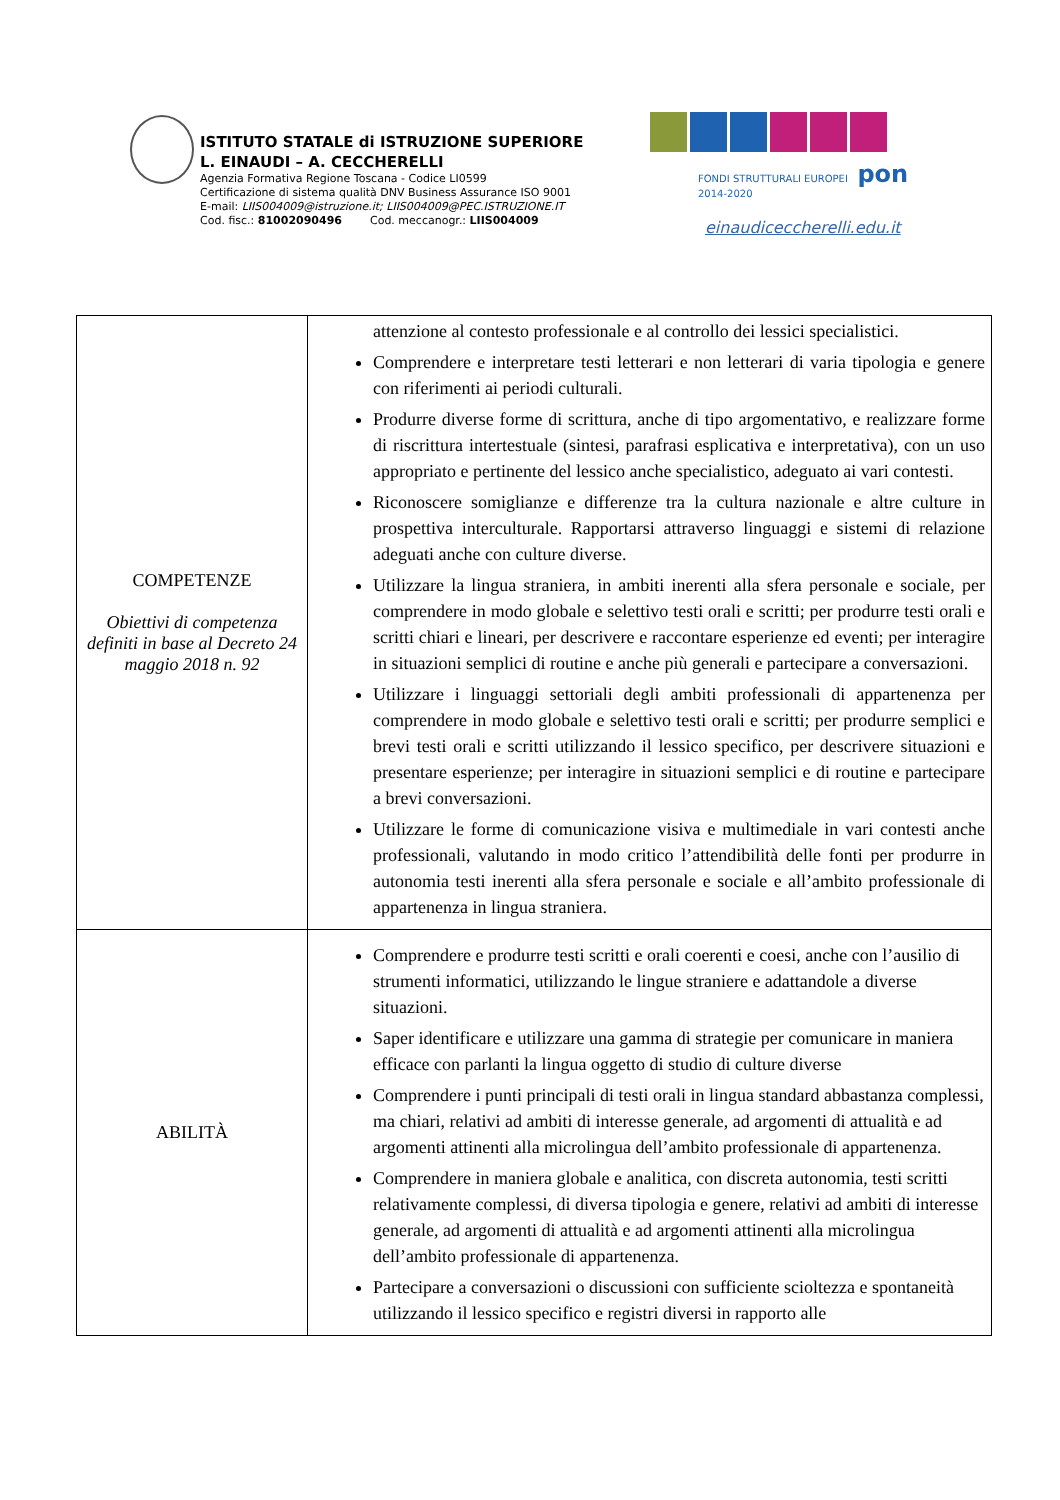ISTITUTO STATALE di ISTRUZIONE SUPERIORE
L. EINAUDI – A. CECCHERELLI
Agenzia Formativa Regione Toscana - Codice LI0599
Certificazione di sistema qualità DNV Business Assurance ISO 9001
E-mail: LIIS004009@istruzione.it; LIIS004009@PEC.ISTRUZIONE.IT
Cod. fisc.: 81002090496 Cod. meccanogr.: LIIS004009
FONDI STRUTTURALI EUROPEI pon 2014-2020
einaudiceccherelli.edu.it
| COMPETENZE Obiettivi di competenza definiti in base al Decreto 24 maggio 2018 n. 92 | attenzione al contesto professionale e al controllo dei lessici specialistici. Comprendere e interpretare testi letterari e non letterari di varia tipologia e genere con riferimenti ai periodi culturali. Produrre diverse forme di scrittura, anche di tipo argomentativo, e realizzare forme di riscrittura intertestuale (sintesi, parafrasi esplicativa e interpretativa), con un uso appropriato e pertinente del lessico anche specialistico, adeguato ai vari contesti. Riconoscere somiglianze e differenze tra la cultura nazionale e altre culture in prospettiva interculturale. Rapportarsi attraverso linguaggi e sistemi di relazione adeguati anche con culture diverse. Utilizzare la lingua straniera, in ambiti inerenti alla sfera personale e sociale, per comprendere in modo globale e selettivo testi orali e scritti; per produrre testi orali e scritti chiari e lineari, per descrivere e raccontare esperienze ed eventi; per interagire in situazioni semplici di routine e anche più generali e partecipare a conversazioni. Utilizzare i linguaggi settoriali degli ambiti professionali di appartenenza per comprendere in modo globale e selettivo testi orali e scritti; per produrre semplici e brevi testi orali e scritti utilizzando il lessico specifico, per descrivere situazioni e presentare esperienze; per interagire in situazioni semplici e di routine e partecipare a brevi conversazioni. Utilizzare le forme di comunicazione visiva e multimediale in vari contesti anche professionali, valutando in modo critico l’attendibilità delle fonti per produrre in autonomia testi inerenti alla sfera personale e sociale e all’ambito professionale di appartenenza in lingua straniera. |
| ABILITÀ | Comprendere e produrre testi scritti e orali coerenti e coesi, anche con l’ausilio di strumenti informatici, utilizzando le lingue straniere e adattandole a diverse situazioni. Saper identificare e utilizzare una gamma di strategie per comunicare in maniera efficace con parlanti la lingua oggetto di studio di culture diverse Comprendere i punti principali di testi orali in lingua standard abbastanza complessi, ma chiari, relativi ad ambiti di interesse generale, ad argomenti di attualità e ad argomenti attinenti alla microlingua dell’ambito professionale di appartenenza. Comprendere in maniera globale e analitica, con discreta autonomia, testi scritti relativamente complessi, di diversa tipologia e genere, relativi ad ambiti di interesse generale, ad argomenti di attualità e ad argomenti attinenti alla microlingua dell’ambito professionale di appartenenza. Partecipare a conversazioni o discussioni con sufficiente scioltezza e spontaneità utilizzando il lessico specifico e registri diversi in rapporto alle |